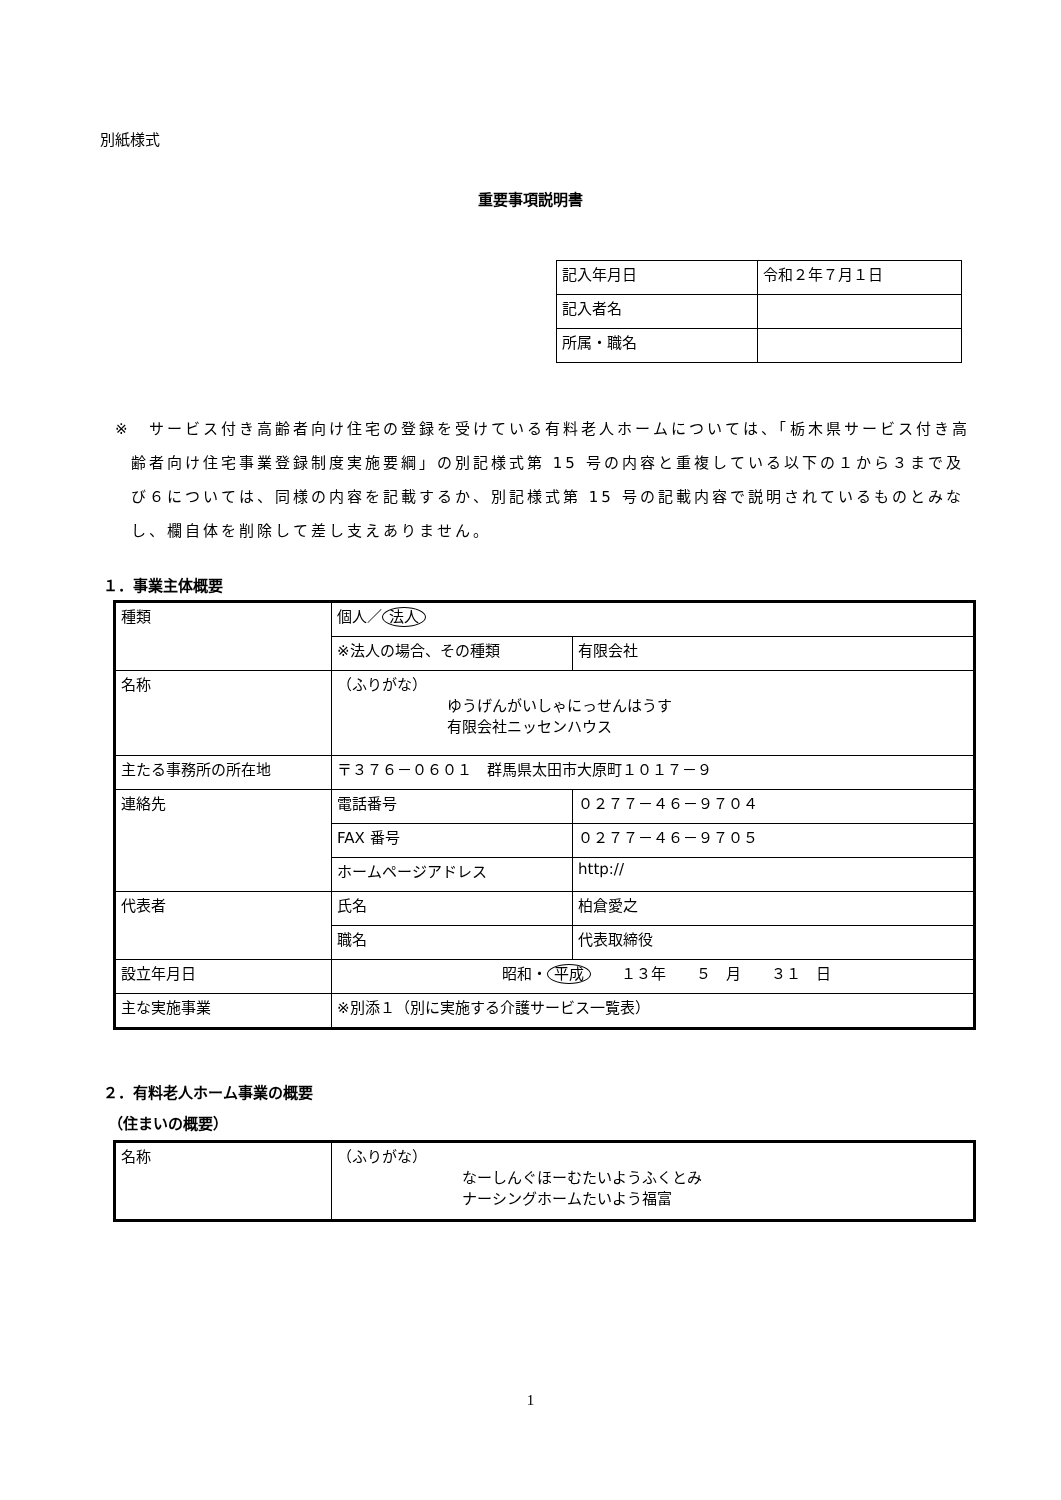別紙様式
重要事項説明書
| 記入年月日 | 令和２年７月１日 |
| 記入者名 | |
| 所属・職名 | |
※　サービス付き高齢者向け住宅の登録を受けている有料老人ホームについては、「栃木県サービス付き高齢者向け住宅事業登録制度実施要綱」の別記様式第 15 号の内容と重複している以下の１から３まで及び６については、同様の内容を記載するか、別記様式第 15 号の記載内容で説明されているものとみなし、欄自体を削除して差し支えありません。
１．事業主体概要
| 種類 | 個人／ 法人 | |
| | ※法人の場合、その種類 | 有限会社 |
| 名称 | （ふりがな） ゆうげんがいしゃにっせんはうす 有限会社ニッセンハウス | |
| 主たる事務所の所在地 | 〒３７６－０６０１ 群馬県太田市大原町１０１７－９ | |
| 連絡先 | 電話番号 | ０２７７－４６－９７０４ |
| | FAX 番号 | ０２７７－４６－９７０５ |
| | ホームページアドレス | http:// |
| 代表者 | 氏名 | 柏倉愛之 |
| | 職名 | 代表取締役 |
| 設立年月日 | 昭和・ 平成 １３年 ５ 月 ３１ 日 | |
| 主な実施事業 | ※別添１（別に実施する介護サービス一覧表） | |
２．有料老人ホーム事業の概要
（住まいの概要）
| 名称 | （ふりがな） なーしんぐほーむたいようふくとみ ナーシングホームたいよう福富 |
1